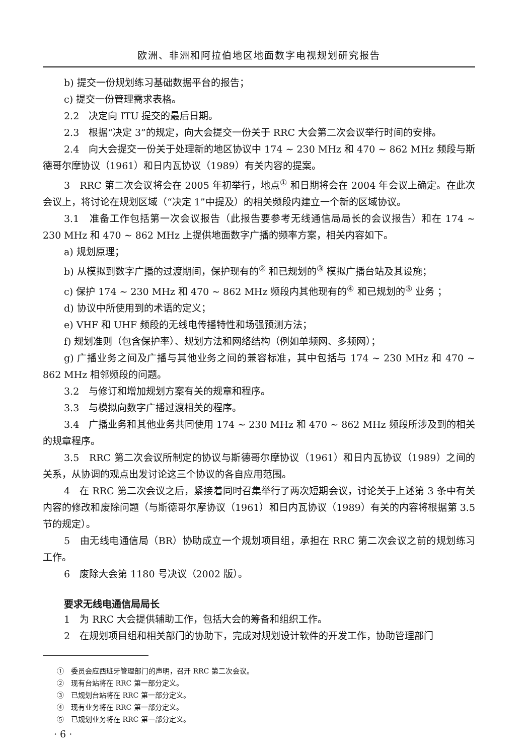欧洲、非洲和阿拉伯地区地面数字电视规划研究报告
b) 提交一份规划练习基础数据平台的报告；
c) 提交一份管理需求表格。
2.2　决定向 ITU 提交的最后日期。
2.3　根据“决定 3”的规定，向大会提交一份关于 RRC 大会第二次会议举行时间的安排。
2.4　向大会提交一份关于处理新的地区协议中 174 ~ 230 MHz 和 470 ~ 862 MHz 频段与斯德哥尔摩协议（1961）和日内瓦协议（1989）有关内容的提案。
3　RRC 第二次会议将会在 2005 年初举行，地点<sup>①</sup> 和日期将会在 2004 年会议上确定。在此次会议上，将讨论在规划区域（“决定 1”中提及）的相关频段内建立一个新的区域协议。
3.1　准备工作包括第一次会议报告（此报告要参考无线通信局局长的会议报告）和在 174 ~ 230 MHz 和 470 ~ 862 MHz 上提供地面数字广播的频率方案，相关内容如下。
a) 规划原理；
b) 从模拟到数字广播的过渡期间，保护现有的<sup>②</sup> 和已规划的<sup>③</sup> 模拟广播台站及其设施；
c) 保护 174 ~ 230 MHz 和 470 ~ 862 MHz 频段内其他现有的<sup>④</sup> 和已规划的<sup>⑤</sup> 业务 ；
d) 协议中所使用到的术语的定义；
e) VHF 和 UHF 频段的无线电传播特性和场强预测方法；
f) 规划准则（包含保护率）、规划方法和网络结构（例如单频网、多频网）；
g) 广播业务之间及广播与其他业务之间的兼容标准，其中包括与 174 ~ 230 MHz 和 470 ~ 862 MHz 相邻频段的问题。
3.2　与修订和增加规划方案有关的规章和程序。
3.3　与模拟向数字广播过渡相关的程序。
3.4　广播业务和其他业务共同使用 174 ~ 230 MHz 和 470 ~ 862 MHz 频段所涉及到的相关的规章程序。
3.5　RRC 第二次会议所制定的协议与斯德哥尔摩协议（1961）和日内瓦协议（1989）之间的关系，从协调的观点出发讨论这三个协议的各自应用范围。
4　在 RRC 第二次会议之后，紧接着同时召集举行了两次短期会议，讨论关于上述第 3 条中有关内容的修改和废除问题（与斯德哥尔摩协议（1961）和日内瓦协议（1989）有关的内容将根据第 3.5 节的规定）。
5　由无线电通信局（BR）协助成立一个规划项目组，承担在 RRC 第二次会议之前的规划练习工作。
6　废除大会第 1180 号决议（2002 版）。
要求无线电通信局局长
1　为 RRC 大会提供辅助工作，包括大会的筹备和组织工作。
2　在规划项目组和相关部门的协助下，完成对规划设计软件的开发工作，协助管理部门
①　委员会应西班牙管理部门的声明，召开 RRC 第二次会议。
②　现有台站将在 RRC 第一部分定义。
③　已规划台站将在 RRC 第一部分定义。
④　现有业务将在 RRC 第一部分定义。
⑤　已规划业务将在 RRC 第一部分定义。
· 6 ·